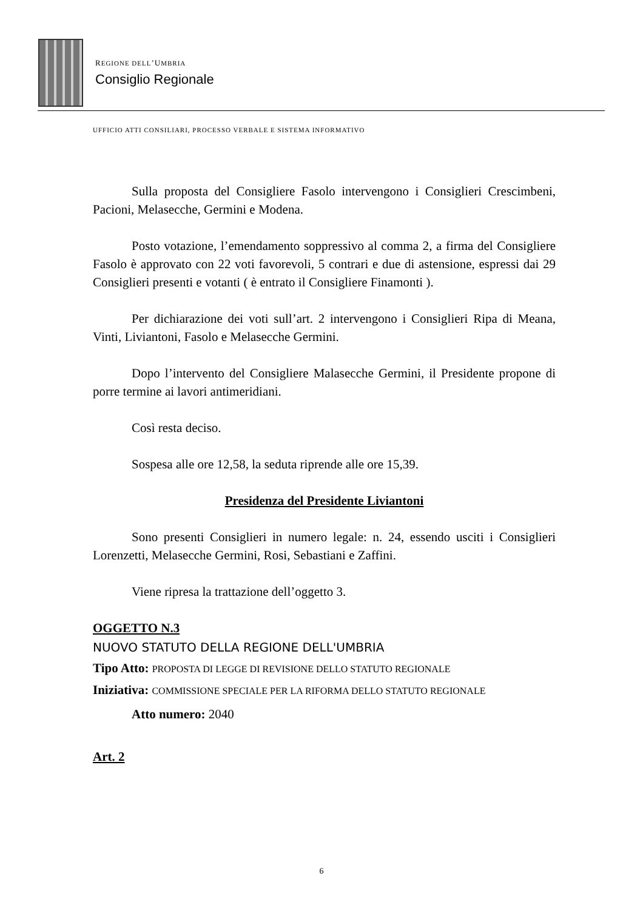REGIONE DELL’UMBRIA
Consiglio Regionale
UFFICIO ATTI CONSILIARI, PROCESSO VERBALE E SISTEMA INFORMATIVO
Sulla proposta del Consigliere Fasolo intervengono i Consiglieri Crescimbeni, Pacioni, Melasecche, Germini e Modena.
Posto votazione, l’emendamento soppressivo al comma 2, a firma del Consigliere Fasolo è approvato con 22 voti favorevoli, 5 contrari e due di astensione, espressi dai 29 Consiglieri presenti e votanti ( è entrato il Consigliere Finamonti ).
Per dichiarazione dei voti sull’art. 2 intervengono i Consiglieri Ripa di Meana, Vinti, Liviantoni, Fasolo e Melasecche Germini.
Dopo l’intervento del Consigliere Malasecche Germini, il Presidente propone di porre termine ai lavori antimeridiani.
Così resta deciso.
Sospesa alle ore 12,58, la seduta riprende alle ore 15,39.
Presidenza del Presidente Liviantoni
Sono presenti Consiglieri in numero legale: n. 24, essendo usciti i Consiglieri Lorenzetti, Melasecche Germini, Rosi, Sebastiani e Zaffini.
Viene ripresa la trattazione dell’oggetto 3.
OGGETTO N.3
NUOVO STATUTO DELLA REGIONE DELL'UMBRIA
Tipo Atto: PROPOSTA DI LEGGE DI REVISIONE DELLO STATUTO REGIONALE
Iniziativa: COMMISSIONE SPECIALE PER LA RIFORMA DELLO STATUTO REGIONALE
Atto numero: 2040
Art. 2
6